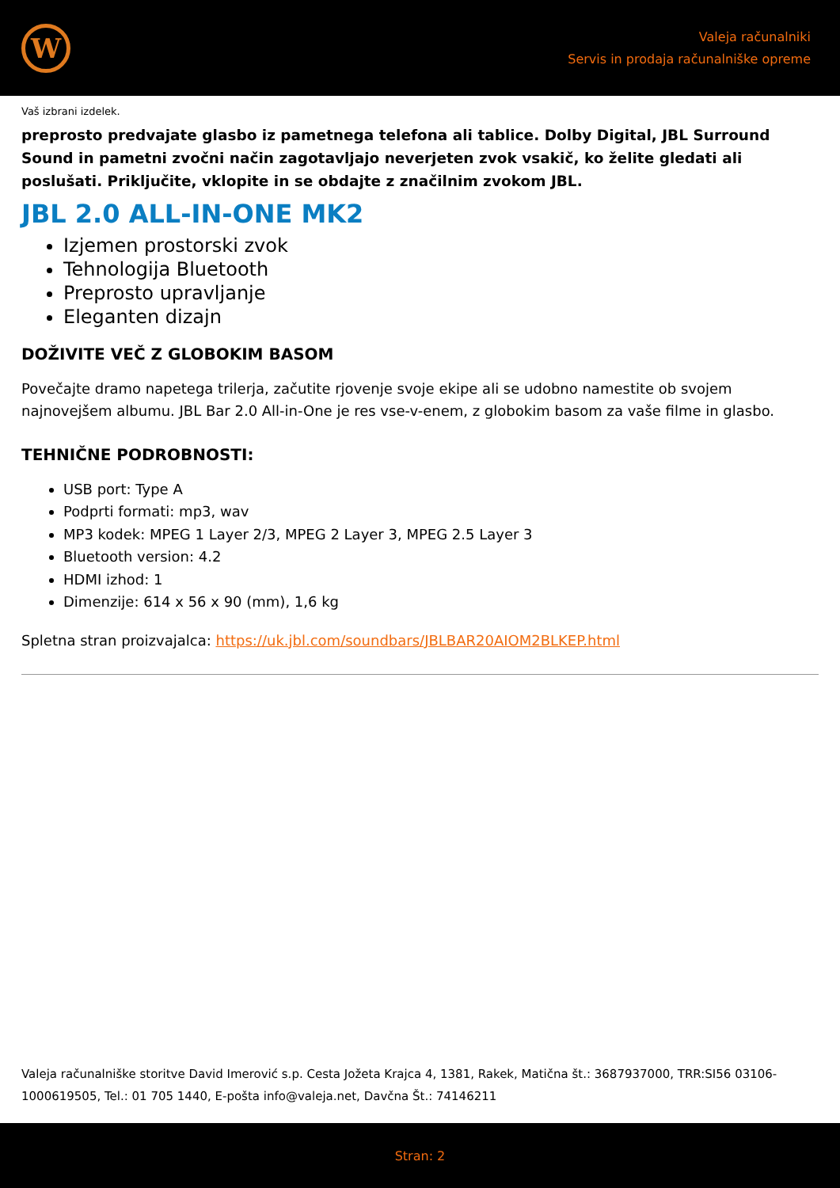W
Valeja računalniki
Servis in prodaja računalniške opreme
Vaš izbrani izdelek.
preprosto predvajate glasbo iz pametnega telefona ali tablice. Dolby Digital, JBL Surround Sound in pametni zvočni način zagotavljajo neverjeten zvok vsakič, ko želite gledati ali poslušati. Priključite, vklopite in se obdajte z značilnim zvokom JBL.
JBL 2.0 ALL-IN-ONE MK2
Izjemen prostorski zvok
Tehnologija Bluetooth
Preprosto upravljanje
Eleganten dizajn
DOŽIVITE VEČ Z GLOBOKIM BASOM
Povečajte dramo napetega trilerja, začutite rjovenje svoje ekipe ali se udobno namestite ob svojem najnovejšem albumu. JBL Bar 2.0 All-in-One je res vse-v-enem, z globokim basom za vaše filme in glasbo.
TEHNIČNE PODROBNOSTI:
USB port: Type A
Podprti formati: mp3, wav
MP3 kodek: MPEG 1 Layer 2/3, MPEG 2 Layer 3, MPEG 2.5 Layer 3
Bluetooth version: 4.2
HDMI izhod: 1
Dimenzije: 614 x 56 x 90 (mm), 1,6 kg
Spletna stran proizvajalca: https://uk.jbl.com/soundbars/JBLBAR20AIOM2BLKEP.html
Valeja računalniške storitve David Imerović s.p. Cesta Jožeta Krajca 4, 1381, Rakek, Matična št.: 3687937000, TRR:SI56 03106-1000619505, Tel.: 01 705 1440, E-pošta info@valeja.net, Davčna Št.: 74146211
Stran: 2